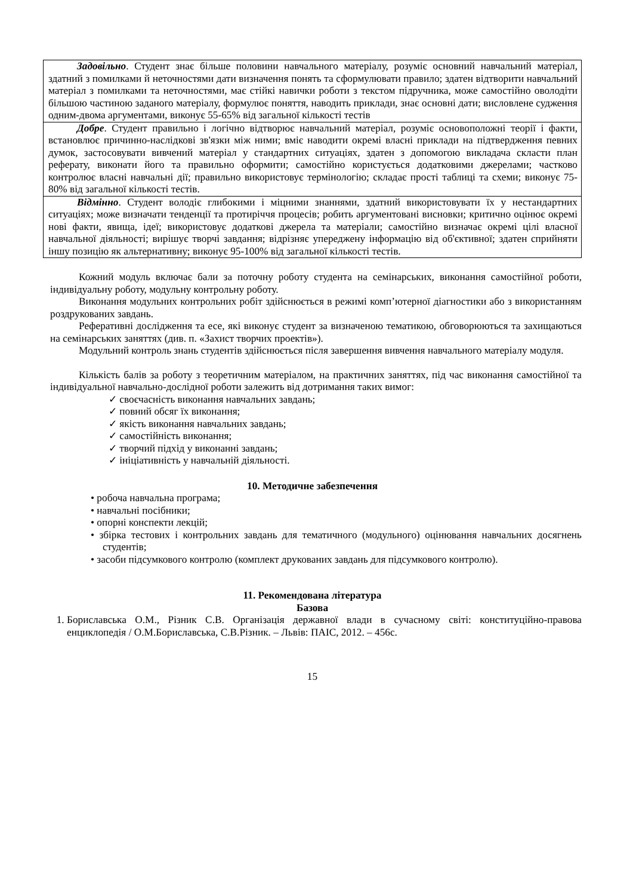| Задовільно . Студент знає більше половини навчального матеріалу, розуміє основний навчальний матеріал, здатний з помилками й неточностями дати визначення понять та сформулювати правило; здатен відтворити навчальний матеріал з помилками та неточностями, має стійкі навички роботи з текстом підручника, може самостійно оволодіти більшою частиною заданого матеріалу, формулює поняття, наводить приклади, знає основні дати; висловлене судження одним-двома аргументами, виконує 55-65% від загальної кількості тестів |
| Добре . Студент правильно і логічно відтворює навчальний матеріал, розуміє основоположні теорії і факти, встановлює причинно-наслідкові зв'язки між ними; вміє наводити окремі власні приклади на підтвердження певних думок, застосовувати вивчений матеріал у стандартних ситуаціях, здатен з допомогою викладача скласти план реферату, виконати його та правильно оформити; самостійно користується додатковими джерелами; частково контролює власні навчальні дії; правильно використовує термінологію; складає прості таблиці та схеми; виконує 75-80% від загальної кількості тестів. |
| Відмінно . Студент володіє глибокими і міцними знаннями, здатний використовувати їх у нестандартних ситуаціях; може визначати тенденції та протиріччя процесів; робить аргументовані висновки; критично оцінює окремі нові факти, явища, ідеї; використовує додаткові джерела та матеріали; самостійно визначає окремі цілі власної навчальної діяльності; вирішує творчі завдання; відрізняє упереджену інформацію від об'єктивної; здатен сприйняти іншу позицію як альтернативну; виконує 95-100% від загальної кількості тестів. |
Кожний модуль включає бали за поточну роботу студента на семінарських, виконання самостійної роботи, індивідуальну роботу, модульну контрольну роботу.
Виконання модульних контрольних робіт здійснюється в режимі комп’ютерної діагностики або з використанням роздрукованих завдань.
Реферативні дослідження та есе, які виконує студент за визначеною тематикою, обговорюються та захищаються на семінарських заняттях (див. п. «Захист творчих проектів»).
Модульний контроль знань студентів здійснюється після завершення вивчення навчального матеріалу модуля.
Кількість балів за роботу з теоретичним матеріалом, на практичних заняттях, під час виконання самостійної та індивідуальної навчально-дослідної роботи залежить від дотримання таких вимог:
✓ своєчасність виконання навчальних завдань;
✓ повний обсяг їх виконання;
✓ якість виконання навчальних завдань;
✓ самостійність виконання;
✓ творчий підхід у виконанні завдань;
✓ ініціативність у навчальній діяльності.
10. Методичне забезпечення
• робоча навчальна програма;
• навчальні посібники;
• опорні конспекти лекцій;
• збірка тестових і контрольних завдань для тематичного (модульного) оцінювання навчальних досягнень студентів;
• засоби підсумкового контролю (комплект друкованих завдань для підсумкового контролю).
11. Рекомендована література
Базова
1. Бориславська О.М., Різник С.В. Організація державної влади в сучасному світі: конституційно-правова енциклопедія / О.М.Бориславська, С.В.Різник. – Львів: ПАІС, 2012. – 456с.
15